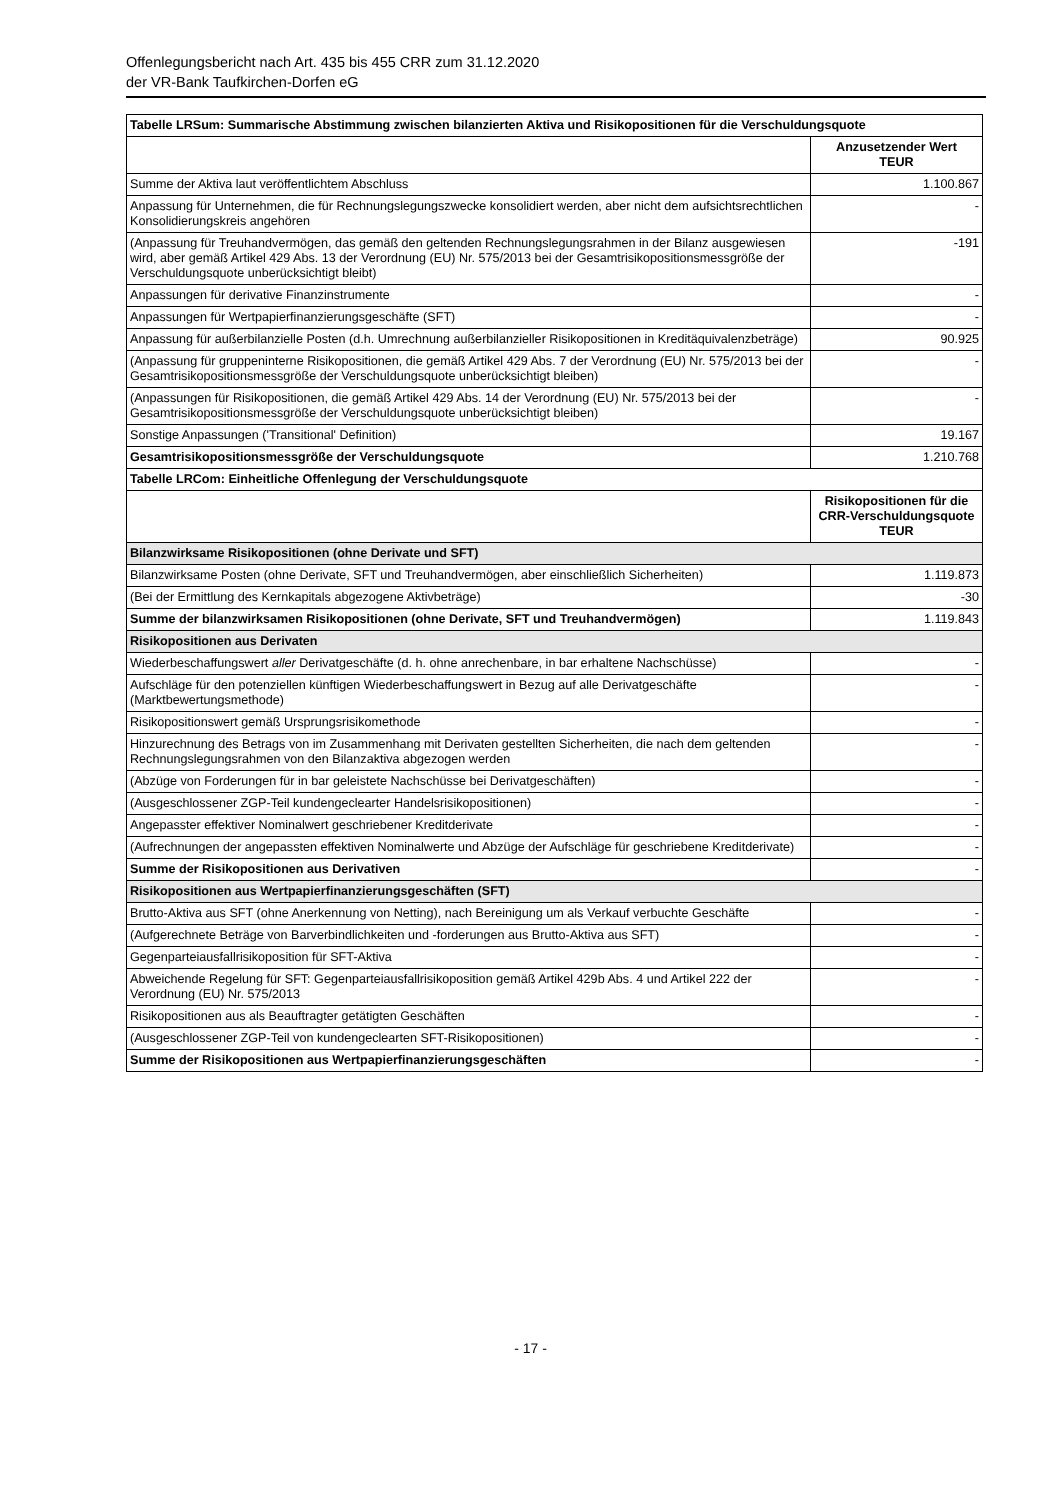Offenlegungsbericht nach Art. 435 bis 455 CRR zum 31.12.2020
der VR-Bank Taufkirchen-Dorfen eG
| Tabelle LRSum: Summarische Abstimmung zwischen bilanzierten Aktiva und Risikopositionen für die Verschuldungsquote | |
| | Anzusetzender Wert TEUR |
| Summe der Aktiva laut veröffentlichtem Abschluss | 1.100.867 |
| Anpassung für Unternehmen, die für Rechnungslegungszwecke konsolidiert werden, aber nicht dem aufsichtsrechtlichen Konsolidierungskreis angehören | - |
| (Anpassung für Treuhandvermögen, das gemäß den geltenden Rechnungslegungsrahmen in der Bilanz ausgewiesen wird, aber gemäß Artikel 429 Abs. 13 der Verordnung (EU) Nr. 575/2013 bei der Gesamtrisikopositionsmessgröße der Verschuldungsquote unberücksichtigt bleibt) | -191 |
| Anpassungen für derivative Finanzinstrumente | - |
| Anpassungen für Wertpapierfinanzierungsgeschäfte (SFT) | - |
| Anpassung für außerbilanzielle Posten (d.h. Umrechnung außerbilanzieller Risikopositionen in Kreditäquivalenzbeträge) | 90.925 |
| (Anpassung für gruppeninterne Risikopositionen, die gemäß Artikel 429 Abs. 7 der Verordnung (EU) Nr. 575/2013 bei der Gesamtrisikopositionsmessgröße der Verschuldungsquote unberücksichtigt bleiben) | - |
| (Anpassungen für Risikopositionen, die gemäß Artikel 429 Abs. 14 der Verordnung (EU) Nr. 575/2013 bei der Gesamtrisikopositionsmessgröße der Verschuldungsquote unberücksichtigt bleiben) | - |
| Sonstige Anpassungen ('Transitional' Definition) | 19.167 |
| Gesamtrisikopositionsmessgröße der Verschuldungsquote | 1.210.768 |
| Tabelle LRCom: Einheitliche Offenlegung der Verschuldungsquote | |
| | Risikopositionen für die CRR-Verschuldungsquote TEUR |
| Bilanzwirksame Risikopositionen (ohne Derivate und SFT) | |
| Bilanzwirksame Posten (ohne Derivate, SFT und Treuhandvermögen, aber einschließlich Sicherheiten) | 1.119.873 |
| (Bei der Ermittlung des Kernkapitals abgezogene Aktivbeträge) | -30 |
| Summe der bilanzwirksamen Risikopositionen (ohne Derivate, SFT und Treuhandvermögen) | 1.119.843 |
| Risikopositionen aus Derivaten | |
| Wiederbeschaffungswert aller Derivatgeschäfte (d. h. ohne anrechenbare, in bar erhaltene Nachschüsse) | - |
| Aufschläge für den potenziellen künftigen Wiederbeschaffungswert in Bezug auf alle Derivatgeschäfte (Marktbewertungsmethode) | - |
| Risikopositionswert gemäß Ursprungsrisikomethode | - |
| Hinzurechnung des Betrags von im Zusammenhang mit Derivaten gestellten Sicherheiten, die nach dem geltenden Rechnungslegungsrahmen von den Bilanzaktiva abgezogen werden | - |
| (Abzüge von Forderungen für in bar geleistete Nachschüsse bei Derivatgeschäften) | - |
| (Ausgeschlossener ZGP-Teil kundengeclearter Handelsrisikopositionen) | - |
| Angepasster effektiver Nominalwert geschriebener Kreditderivate | - |
| (Aufrechnungen der angepassten effektiven Nominalwerte und Abzüge der Aufschläge für geschriebene Kreditderivate) | - |
| Summe der Risikopositionen aus Derivativen | - |
| Risikopositionen aus Wertpapierfinanzierungsgeschäften (SFT) | |
| Brutto-Aktiva aus SFT (ohne Anerkennung von Netting), nach Bereinigung um als Verkauf verbuchte Geschäfte | - |
| (Aufgerechnete Beträge von Barverbindlichkeiten und -forderungen aus Brutto-Aktiva aus SFT) | - |
| Gegenparteiausfallrisikoposition für SFT-Aktiva | - |
| Abweichende Regelung für SFT: Gegenparteiausfallrisikoposition gemäß Artikel 429b Abs. 4 und Artikel 222 der Verordnung (EU) Nr. 575/2013 | - |
| Risikopositionen aus als Beauftragter getätigten Geschäften | - |
| (Ausgeschlossener ZGP-Teil von kundengeclearten SFT-Risikopositionen) | - |
| Summe der Risikopositionen aus Wertpapierfinanzierungsgeschäften | - |
- 17 -